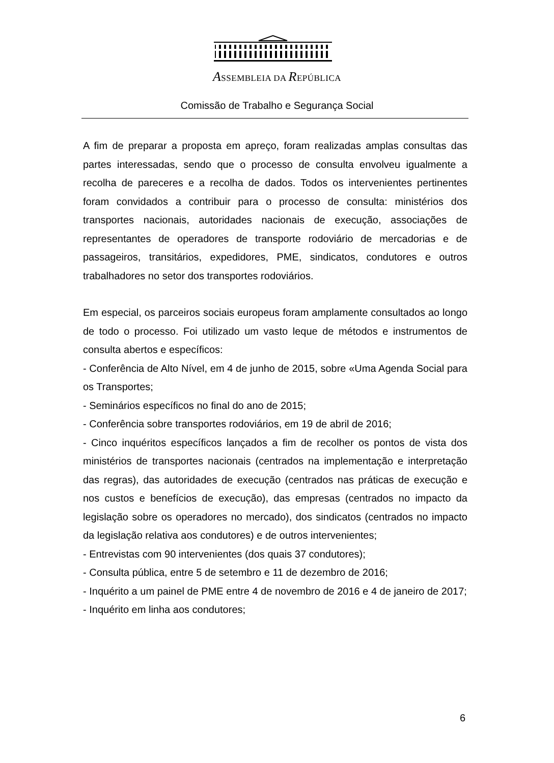ASSEMBLEIA DA REPÚBLICA
Comissão de Trabalho e Segurança Social
A fim de preparar a proposta em apreço, foram realizadas amplas consultas das partes interessadas, sendo que o processo de consulta envolveu igualmente a recolha de pareceres e a recolha de dados. Todos os intervenientes pertinentes foram convidados a contribuir para o processo de consulta: ministérios dos transportes nacionais, autoridades nacionais de execução, associações de representantes de operadores de transporte rodoviário de mercadorias e de passageiros, transitários, expedidores, PME, sindicatos, condutores e outros trabalhadores no setor dos transportes rodoviários.
Em especial, os parceiros sociais europeus foram amplamente consultados ao longo de todo o processo. Foi utilizado um vasto leque de métodos e instrumentos de consulta abertos e específicos:
- Conferência de Alto Nível, em 4 de junho de 2015, sobre «Uma Agenda Social para os Transportes;
- Seminários específicos no final do ano de 2015;
- Conferência sobre transportes rodoviários, em 19 de abril de 2016;
- Cinco inquéritos específicos lançados a fim de recolher os pontos de vista dos ministérios de transportes nacionais (centrados na implementação e interpretação das regras), das autoridades de execução (centrados nas práticas de execução e nos custos e benefícios de execução), das empresas (centrados no impacto da legislação sobre os operadores no mercado), dos sindicatos (centrados no impacto da legislação relativa aos condutores) e de outros intervenientes;
- Entrevistas com 90 intervenientes (dos quais 37 condutores);
- Consulta pública, entre 5 de setembro e 11 de dezembro de 2016;
- Inquérito a um painel de PME entre 4 de novembro de 2016 e 4 de janeiro de 2017;
- Inquérito em linha aos condutores;
6